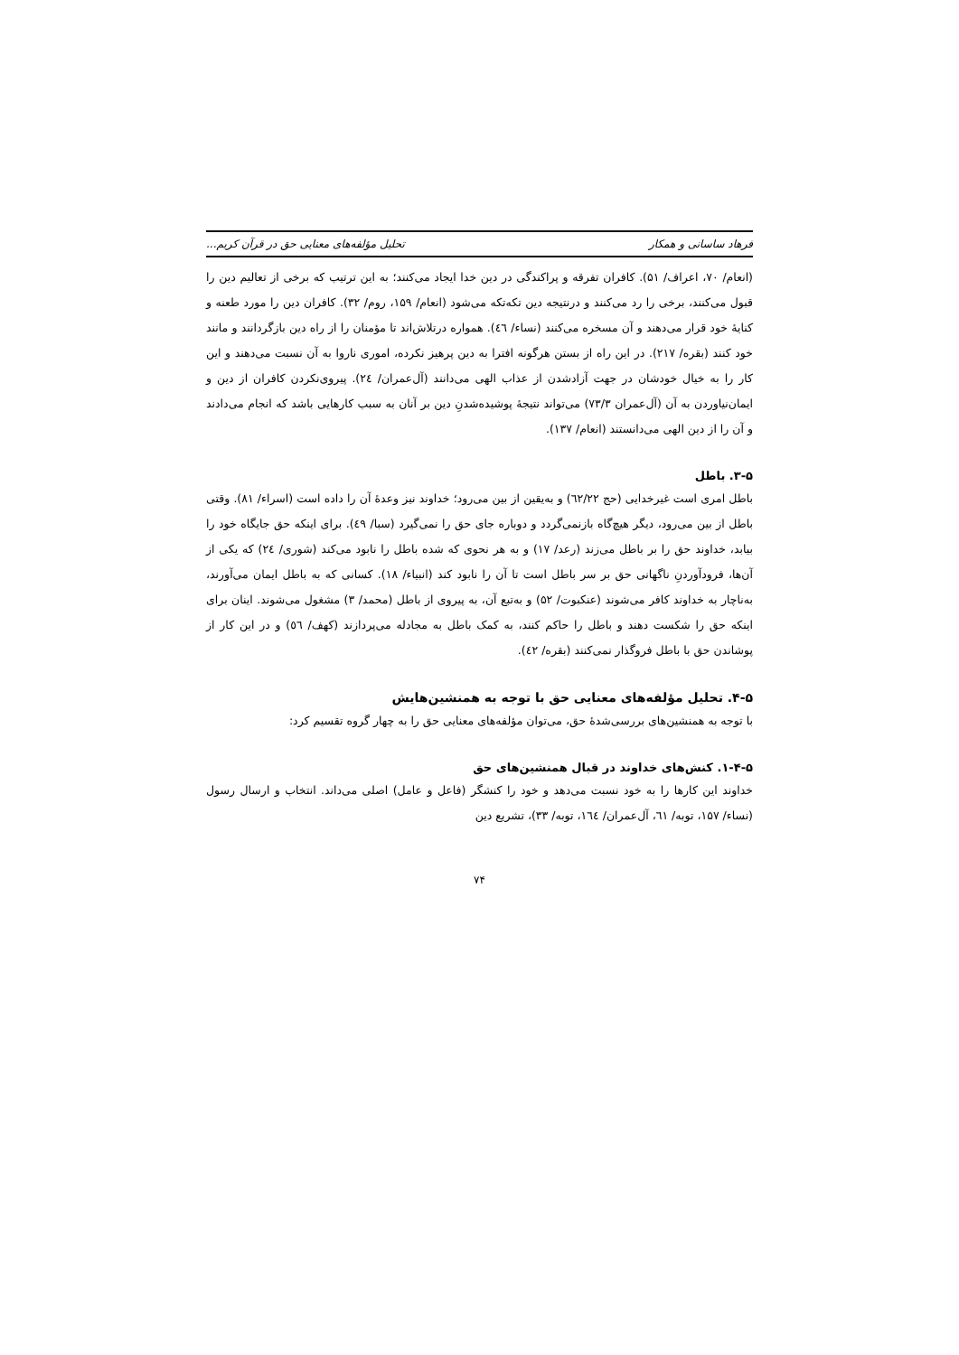فرهاد ساسانی و همکار تحلیل مؤلفه‌های معنایی حق در قرآن کریم...
(انعام/ ۷۰، اعراف/ ۵۱). کافران تفرقه و پراکندگی در دین خدا ایجاد می‌کنند؛ به این ترتیب که برخی از تعالیم دین را قبول می‌کنند، برخی را رد می‌کنند و درنتیجه دین تکه‌تکه می‌شود (انعام/ ۱۵۹، روم/ ۳۲). کافران دین را مورد طعنه و کنایهٔ خود قرار می‌دهند و آن مسخره می‌کنند (نساء/ ٤٦). همواره درتلاش‌اند تا مؤمنان را از راه دین بازگردانند و مانند خود کنند (بقره/ ۲۱۷). در این راه از بستن هرگونه افترا به دین پرهیز نکرده، اموری ناروا به آن نسبت می‌دهند و این کار را به خیال خودشان در جهت آزادشدن از عذاب الهی می‌دانند (آل‌عمران/ ٢٤). پیروی‌نکردن کافران از دین و ایمان‌نیاوردن به آن (آل‌عمران ۷۳/۳) می‌تواند نتیجهٔ پوشیده‌شدنِ دین بر آنان به سبب کارهایی باشد که انجام می‌دادند و آن را از دین الهی می‌دانستند (انعام/ ۱۳۷).
۳-۵. باطل
باطل امری است غیرخدایی (حج ٦٢/٢٢) و به‌یقین از بین می‌رود؛ خداوند نیز وعدهٔ آن را داده است (اسراء/ ۸۱). وقتی باطل از بین می‌رود، دیگر هیچ‌گاه بازنمی‌گردد و دوباره جای حق را نمی‌گیرد (سبا/ ٤٩). برای اینکه حق جایگاه خود را بیابد، خداوند حق را بر باطل می‌زند (رعد/ ۱۷) و به هر نحوی که شده باطل را نابود می‌کند (شوری/ ٢٤) که یکی از آن‌ها، فرودآوردنِ ناگهانی حق بر سر باطل است تا آن را نابود کند (انبیاء/ ۱۸). کسانی که به باطل ایمان می‌آورند، به‌ناچار به خداوند کافر می‌شوند (عنکبوت/ ۵۲) و به‌تبع آن، به پیروی از باطل (محمد/ ۳) مشغول می‌شوند. اینان برای اینکه حق را شکست دهند و باطل را حاکم کنند، به کمک باطل به مجادله می‌پردازند (کهف/ ٥٦) و در این کار از پوشاندن حق با باطل فروگذار نمی‌کنند (بقره/ ٤٢).
۴-۵. تحلیل مؤلفه‌های معنایی حق با توجه به همنشین‌هایش
با توجه به همنشین‌های بررسی‌شدهٔ حق، می‌توان مؤلفه‌های معنایی حق را به چهار گروه تقسیم کرد:
۱-۴-۵. کنش‌های خداوند در قبال همنشین‌های حق
خداوند این کارها را به خود نسبت می‌دهد و خود را کنشگر (فاعل و عامل) اصلی می‌داند. انتخاب و ارسال رسول (نساء/ ۱۵۷، توبه/ ٦١، آل‌عمران/ ١٦٤، توبه/ ۳۳)، تشریع دین
۷۴